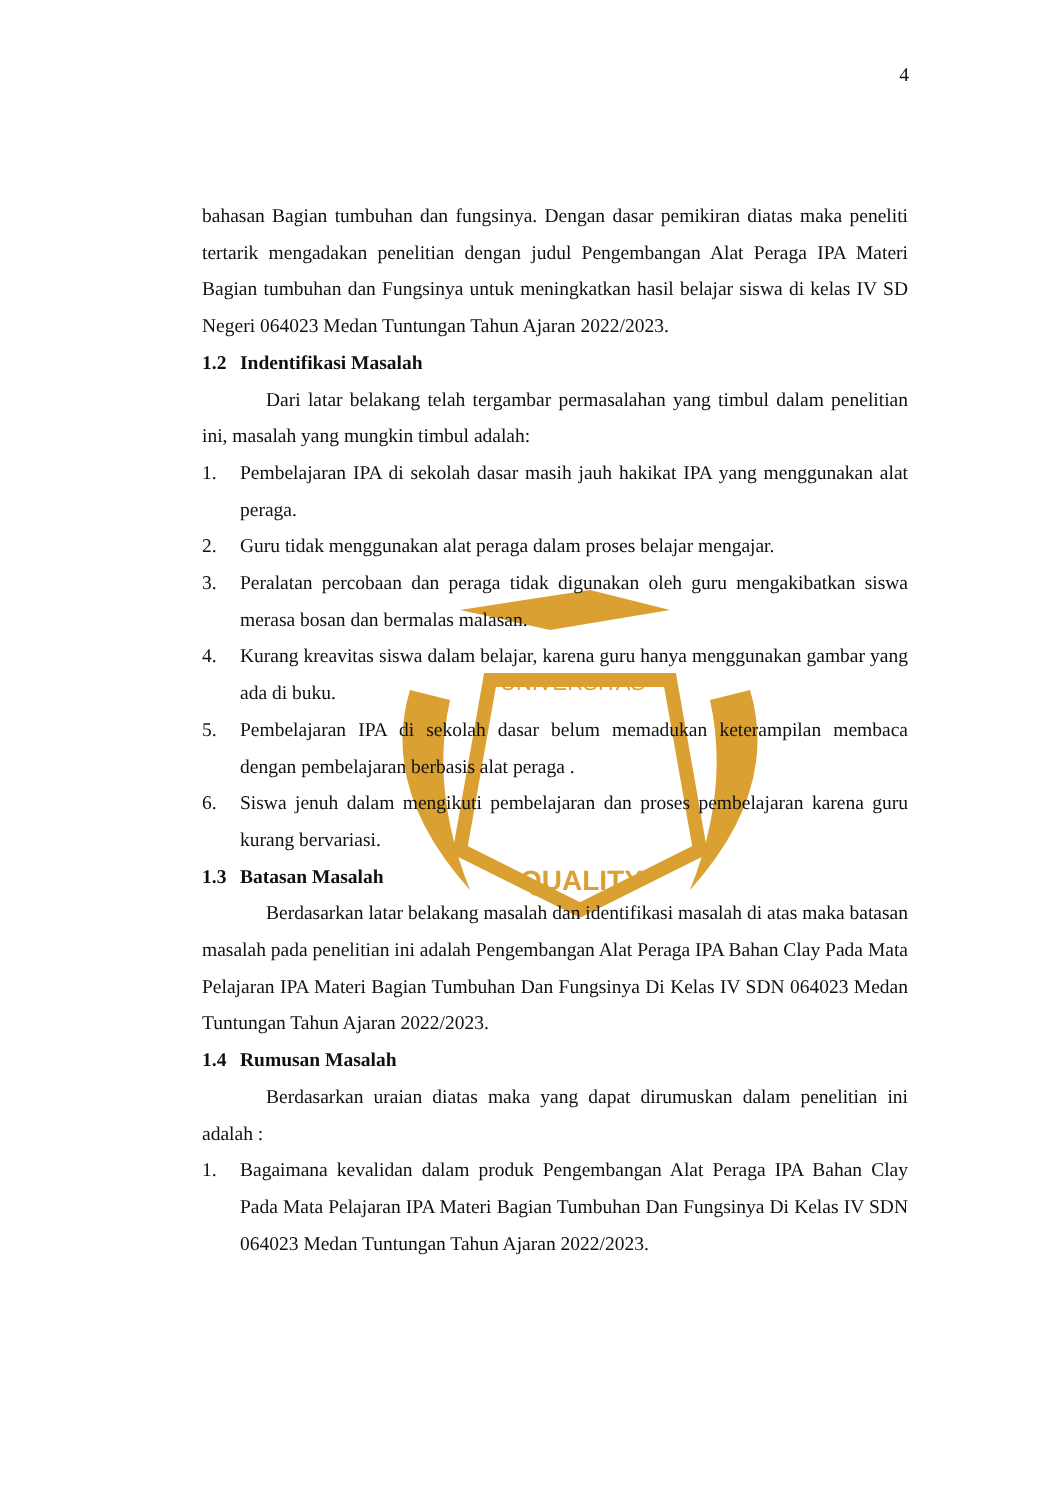UNIVERSITAS
QUALITY
4
bahasan Bagian tumbuhan dan fungsinya. Dengan dasar pemikiran diatas maka peneliti tertarik mengadakan penelitian dengan judul Pengembangan Alat Peraga IPA Materi Bagian tumbuhan dan Fungsinya untuk meningkatkan hasil belajar siswa di kelas IV SD Negeri 064023 Medan Tuntungan Tahun Ajaran 2022/2023.
1.2 Indentifikasi Masalah
Dari latar belakang telah tergambar permasalahan yang timbul dalam penelitian ini, masalah yang mungkin timbul adalah:
1. Pembelajaran IPA di sekolah dasar masih jauh hakikat IPA yang menggunakan alat peraga.
2. Guru tidak menggunakan alat peraga dalam proses belajar mengajar.
3. Peralatan percobaan dan peraga tidak digunakan oleh guru mengakibatkan siswa merasa bosan dan bermalas malasan.
4. Kurang kreavitas siswa dalam belajar, karena guru hanya menggunakan gambar yang ada di buku.
5. Pembelajaran IPA di sekolah dasar belum memadukan keterampilan membaca dengan pembelajaran berbasis alat peraga .
6. Siswa jenuh dalam mengikuti pembelajaran dan proses pembelajaran karena guru kurang bervariasi.
1.3 Batasan Masalah
Berdasarkan latar belakang masalah dan identifikasi masalah di atas maka batasan masalah pada penelitian ini adalah Pengembangan Alat Peraga IPA Bahan Clay Pada Mata Pelajaran IPA Materi Bagian Tumbuhan Dan Fungsinya Di Kelas IV SDN 064023 Medan Tuntungan Tahun Ajaran 2022/2023.
1.4 Rumusan Masalah
Berdasarkan uraian diatas maka yang dapat dirumuskan dalam penelitian ini adalah :
1. Bagaimana kevalidan dalam produk Pengembangan Alat Peraga IPA Bahan Clay Pada Mata Pelajaran IPA Materi Bagian Tumbuhan Dan Fungsinya Di Kelas IV SDN 064023 Medan Tuntungan Tahun Ajaran 2022/2023.